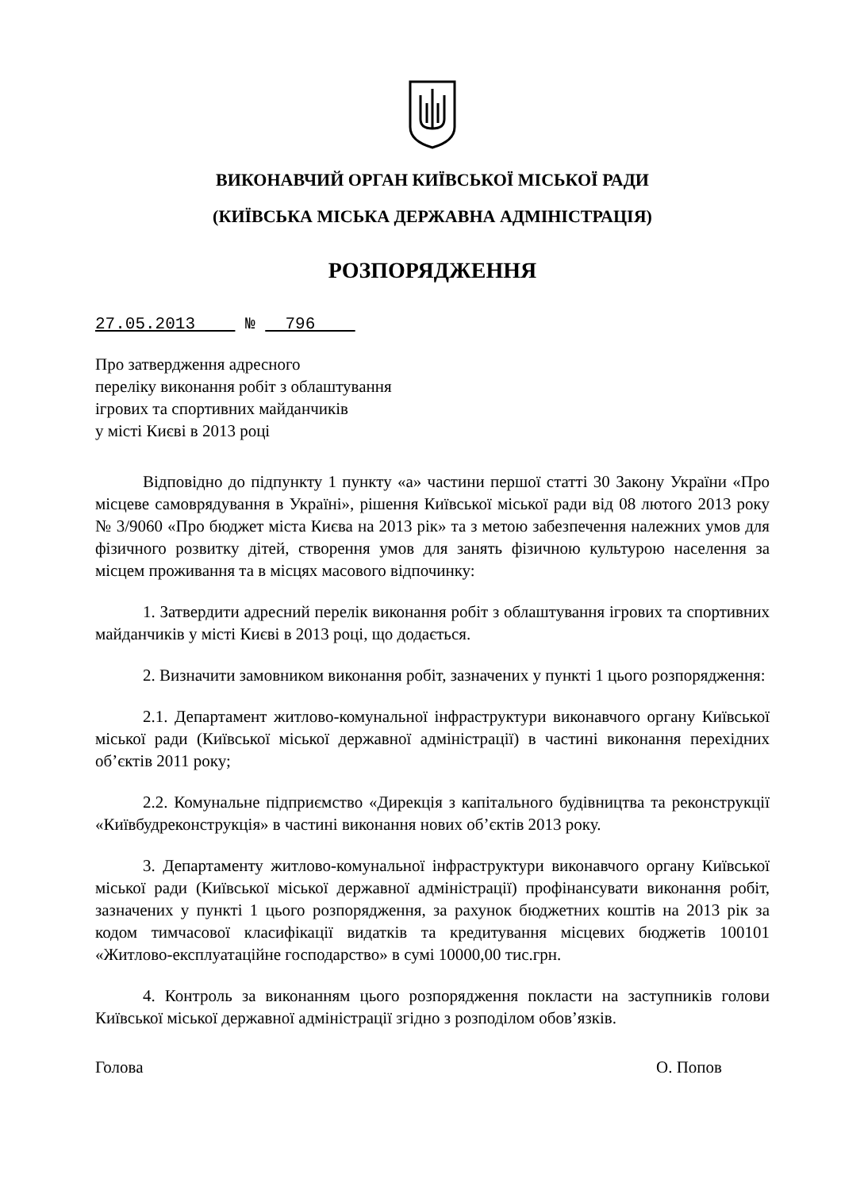ВИКОНАВЧИЙ ОРГАН КИЇВСЬКОЇ МІСЬКОЇ РАДИ
(КИЇВСЬКА МІСЬКА ДЕРЖАВНА АДМІНІСТРАЦІЯ)
РОЗПОРЯДЖЕННЯ
27.05.2013 № 796
Про затвердження адресного
переліку виконання робіт з облаштування
ігрових та спортивних майданчиків
у місті Києві в 2013 році
Відповідно до підпункту 1 пункту «а» частини першої статті 30 Закону України «Про місцеве самоврядування в Україні», рішення Київської міської ради від 08 лютого 2013 року № 3/9060 «Про бюджет міста Києва на 2013 рік» та з метою забезпечення належних умов для фізичного розвитку дітей, створення умов для занять фізичною культурою населення за місцем проживання та в місцях масового відпочинку:
1. Затвердити адресний перелік виконання робіт з облаштування ігрових та спортивних майданчиків у місті Києві в 2013 році, що додається.
2. Визначити замовником виконання робіт, зазначених у пункті 1 цього розпорядження:
2.1. Департамент житлово-комунальної інфраструктури виконавчого органу Київської міської ради (Київської міської державної адміністрації) в частині виконання перехідних об’єктів 2011 року;
2.2. Комунальне підприємство «Дирекція з капітального будівництва та реконструкції «Київбудреконструкція» в частині виконання нових об’єктів 2013 року.
3. Департаменту житлово-комунальної інфраструктури виконавчого органу Київської міської ради (Київської міської державної адміністрації) профінансувати виконання робіт, зазначених у пункті 1 цього розпорядження, за рахунок бюджетних коштів на 2013 рік за кодом тимчасової класифікації видатків та кредитування місцевих бюджетів 100101 «Житлово-експлуатаційне господарство» в сумі 10000,00 тис.грн.
4. Контроль за виконанням цього розпорядження покласти на заступників голови Київської міської державної адміністрації згідно з розподілом обов’язків.
Голова О. Попов